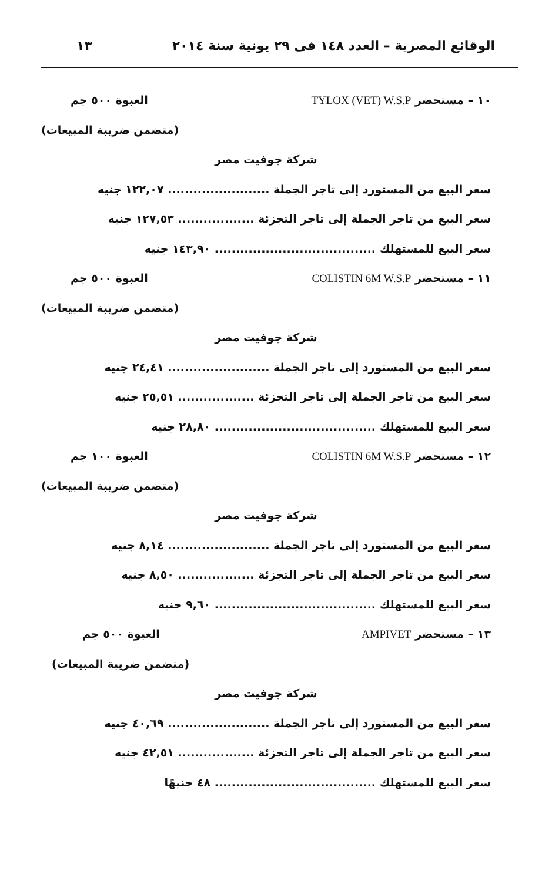الوقائع المصرية – العدد ١٤٨ فى ٢٩ يونية سنة ٢٠١٤ ١٣
١٠ – مستحضر TYLOX (VET) W.S.P العبوة ٥٠٠ جم
(متضمن ضريبة المبيعات)
شركة جوفيت مصر
سعر البيع من المستورد إلى تاجر الجملة ........................ ١٢٢,٠٧ جنيه
سعر البيع من تاجر الجملة إلى تاجر التجزئة .................. ١٢٧,٥٣ جنيه
سعر البيع للمستهلك ...................................... ١٤٣,٩٠ جنيه
١١ – مستحضر COLISTIN 6M W.S.P العبوة ٥٠٠ جم
(متضمن ضريبة المبيعات)
شركة جوفيت مصر
سعر البيع من المستورد إلى تاجر الجملة ........................ ٢٤,٤١ جنيه
سعر البيع من تاجر الجملة إلى تاجر التجزئة .................. ٢٥,٥١ جنيه
سعر البيع للمستهلك ...................................... ٢٨,٨٠ جنيه
١٢ – مستحضر COLISTIN 6M W.S.P العبوة ١٠٠ جم
(متضمن ضريبة المبيعات)
شركة جوفيت مصر
سعر البيع من المستورد إلى تاجر الجملة ........................ ٨,١٤ جنيه
سعر البيع من تاجر الجملة إلى تاجر التجزئة .................. ٨,٥٠ جنيه
سعر البيع للمستهلك ...................................... ٩,٦٠ جنيه
١٣ – مستحضر AMPIVET العبوة ٥٠٠ جم
(متضمن ضريبة المبيعات)
شركة جوفيت مصر
سعر البيع من المستورد إلى تاجر الجملة ........................ ٤٠,٦٩ جنيه
سعر البيع من تاجر الجملة إلى تاجر التجزئة .................. ٤٢,٥١ جنيه
سعر البيع للمستهلك ...................................... ٤٨ جنيهًا